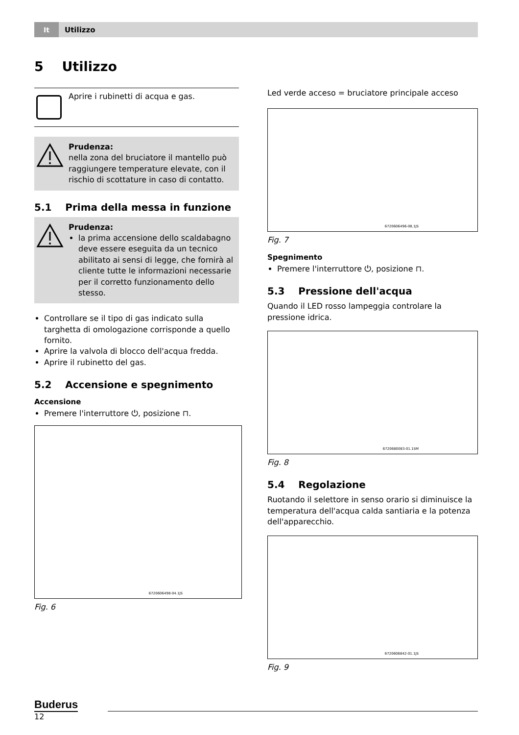It
Utilizzo
5 Utilizzo
Aprire i rubinetti di acqua e gas.
Prudenza:
nella zona del bruciatore il mantello può raggiungere temperature elevate, con il rischio di scottature in caso di contatto.
5.1 Prima della messa in funzione
Prudenza:
la prima accensione dello scaldabagno deve essere eseguita da un tecnico abilitato ai sensi di legge, che fornirà al cliente tutte le informazioni necessarie per il corretto funzionamento dello stesso.
Controllare se il tipo di gas indicato sulla targhetta di omologazione corrisponde a quello fornito.
Aprire la valvola di blocco dell'acqua fredda.
Aprire il rubinetto del gas.
5.2 Accensione e spegnimento
Accensione
Premere l'interruttore ⏻, posizione ⊓.
6720606498-04.1JS
Fig. 6
Led verde acceso = bruciatore principale acceso
6720606496-08,1JS
Fig. 7
Spegnimento
Premere l'interruttore ⏻, posizione ⊓.
5.3 Pressione dell'acqua
Quando il LED rosso lampeggia controlare la pressione idrica.
6720680083-01.1SM
Fig. 8
5.4 Regolazione
Ruotando il selettore in senso orario si diminuisce la temperatura dell'acqua calda santiaria e la potenza dell'apparecchio.
6720606842-01.1JS
Fig. 9
Buderus
12